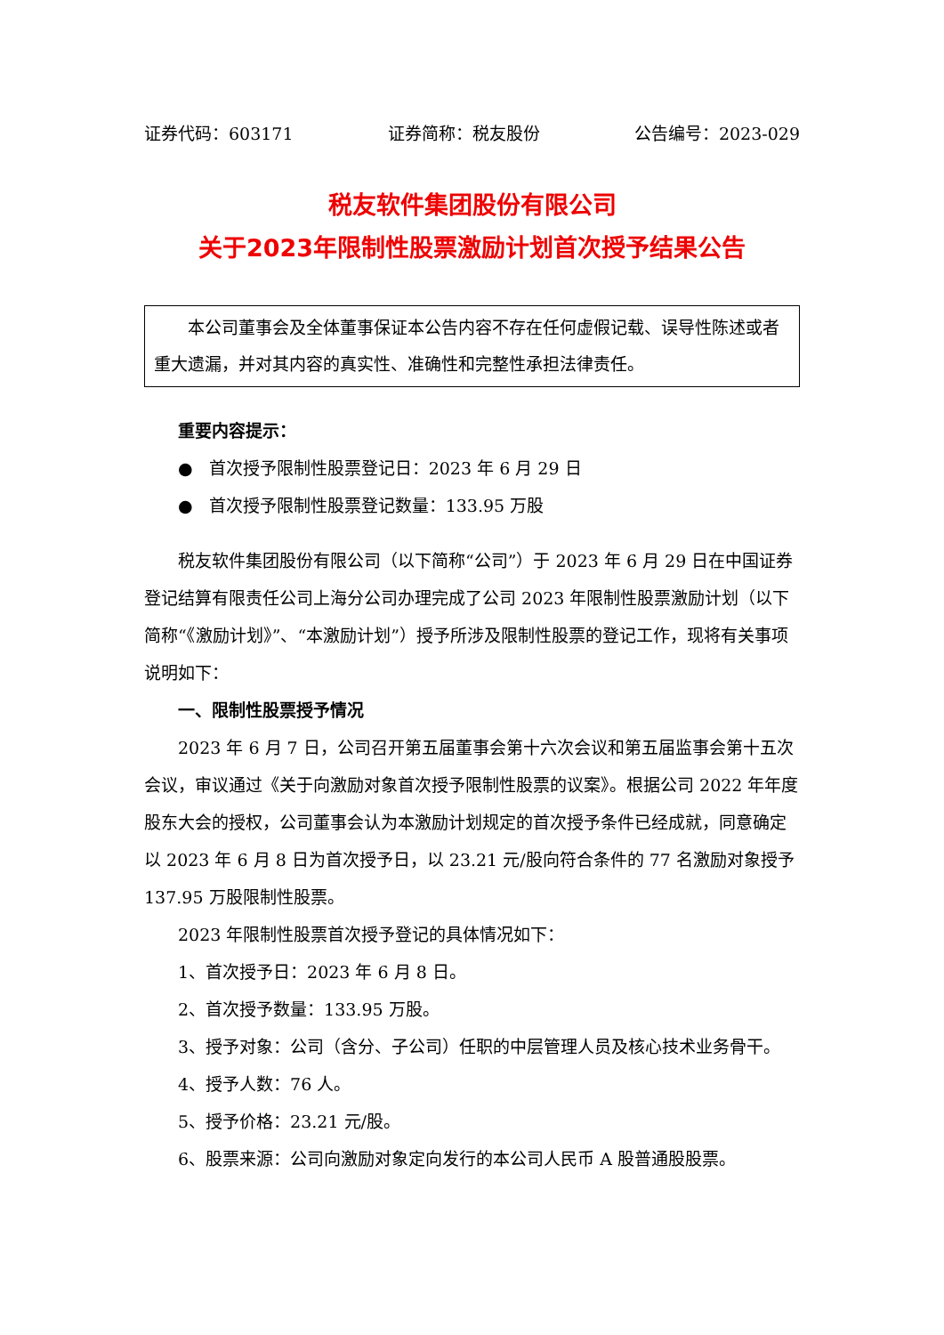证券代码：603171 证券简称：税友股份 公告编号：2023-029
税友软件集团股份有限公司
关于2023年限制性股票激励计划首次授予结果公告
本公司董事会及全体董事保证本公告内容不存在任何虚假记载、误导性陈述或者重大遗漏，并对其内容的真实性、准确性和完整性承担法律责任。
重要内容提示：
● 首次授予限制性股票登记日：2023 年 6 月 29 日
● 首次授予限制性股票登记数量：133.95 万股
税友软件集团股份有限公司（以下简称“公司”）于 2023 年 6 月 29 日在中国证券登记结算有限责任公司上海分公司办理完成了公司 2023 年限制性股票激励计划（以下简称“《激励计划》”、“本激励计划”）授予所涉及限制性股票的登记工作，现将有关事项说明如下：
一、限制性股票授予情况
2023 年 6 月 7 日，公司召开第五届董事会第十六次会议和第五届监事会第十五次会议，审议通过《关于向激励对象首次授予限制性股票的议案》。根据公司 2022 年年度股东大会的授权，公司董事会认为本激励计划规定的首次授予条件已经成就，同意确定以 2023 年 6 月 8 日为首次授予日，以 23.21 元/股向符合条件的 77 名激励对象授予 137.95 万股限制性股票。
2023 年限制性股票首次授予登记的具体情况如下：
1、首次授予日：2023 年 6 月 8 日。
2、首次授予数量：133.95 万股。
3、授予对象：公司（含分、子公司）任职的中层管理人员及核心技术业务骨干。
4、授予人数：76 人。
5、授予价格：23.21 元/股。
6、股票来源：公司向激励对象定向发行的本公司人民币 A 股普通股股票。